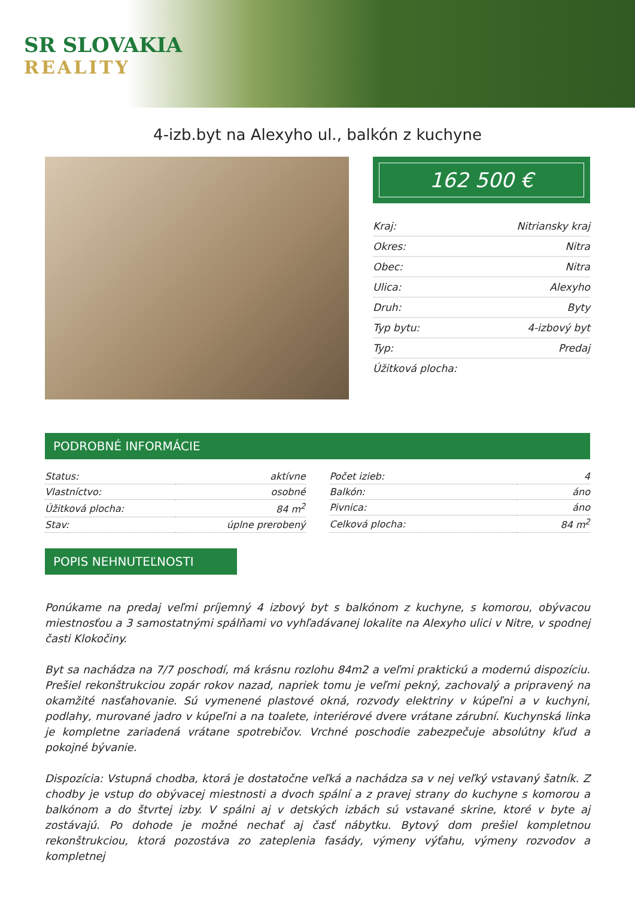SR SLOVAKIA
REALITY
4-izb.byt na Alexyho ul., balkón z kuchyne
162 500 €
| Kraj: | Nitriansky kraj |
| Okres: | Nitra |
| Obec: | Nitra |
| Ulica: | Alexyho |
| Druh: | Byty |
| Typ bytu: | 4-izbový byt |
| Typ: | Predaj |
| Úžitková plocha: | |
PODROBNÉ INFORMÁCIE
| Status: | aktívne |
| Vlastníctvo: | osobné |
| Úžitková plocha: | 84 m<sup>2</sup> |
| Stav: | úplne prerobený |
| Počet izieb: | 4 |
| Balkón: | áno |
| Pivnica: | áno |
| Celková plocha: | 84 m<sup>2</sup> |
POPIS NEHNUTEĽNOSTI
Ponúkame na predaj veľmi príjemný 4 izbový byt s balkónom z kuchyne, s komorou, obývacou miestnosťou a 3 samostatnými spálňami vo vyhľadávanej lokalite na Alexyho ulici v Nitre, v spodnej časti Klokočiny.
Byt sa nachádza na 7/7 poschodí, má krásnu rozlohu 84m2 a veľmi praktickú a modernú dispozíciu. Prešiel rekonštrukciou zopár rokov nazad, napriek tomu je veľmi pekný, zachovalý a pripravený na okamžité nasťahovanie. Sú vymenené plastové okná, rozvody elektriny v kúpeľni a v kuchyni, podlahy, murované jadro v kúpeľni a na toalete, interiérové dvere vrátane zárubní. Kuchynská linka je kompletne zariadená vrátane spotrebičov. Vrchné poschodie zabezpečuje absolútny kľud a pokojné bývanie.
Dispozícia: Vstupná chodba, ktorá je dostatočne veľká a nachádza sa v nej veľký vstavaný šatník. Z chodby je vstup do obývacej miestnosti a dvoch spální a z pravej strany do kuchyne s komorou a balkónom a do štvrtej izby. V spálni aj v detských izbách sú vstavané skrine, ktoré v byte aj zostávajú. Po dohode je možné nechať aj časť nábytku. Bytový dom prešiel kompletnou rekonštrukciou, ktorá pozostáva zo zateplenia fasády, výmeny výťahu, výmeny rozvodov a kompletnej